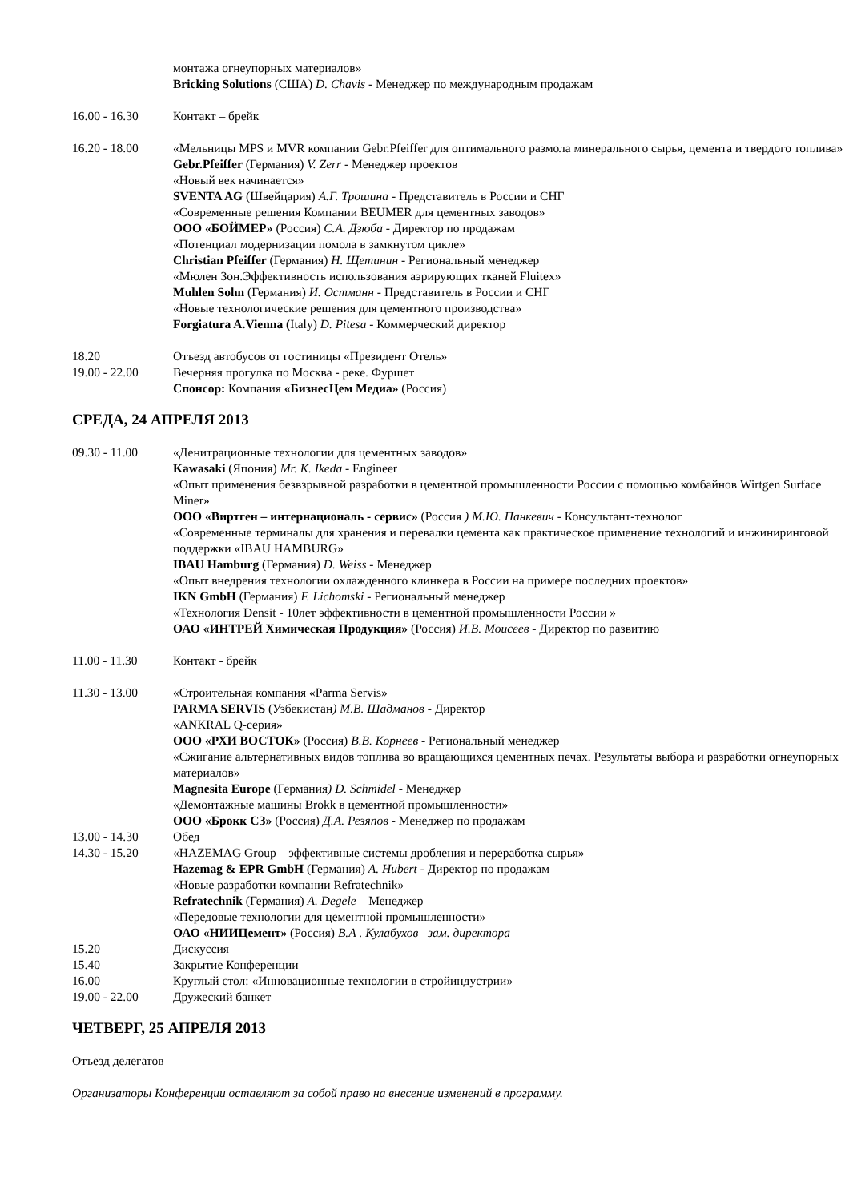монтажа огнеупорных материалов»
Bricking Solutions (США) D. Chavis - Менеджер по международным продажам
16.00 - 16.30 Контакт – брейк
16.20 - 18.00 «Мельницы MPS и MVR компании Gebr.Pfeiffer для оптимального размола минерального сырья, цемента и твердого топлива»
Gebr.Pfeiffer (Германия) V. Zerr - Менеджер проектов
«Новый век начинается»
SVENTA AG (Швейцария) А.Г. Трошина - Представитель в России и СНГ
«Современные решения Компании BEUMER для цементных заводов»
ООО «БОЙМЕР» (Россия) С.А. Дзюба - Директор по продажам
«Потенциал модернизации помола в замкнутом цикле»
Christian Pfeiffer (Германия) Н. Щетинин - Региональный менеджер
«Мюлен Зон.Эффективность использования аэрирующих тканей Fluitex»
Muhlen Sohn (Германия) И. Остманн - Представитель в России и СНГ
«Новые технологические решения для цементного производства»
Forgiatura A.Vienna (Italy) D. Pitesa - Коммерческий директор
18.20 Отъезд автобусов от гостиницы «Президент Отель»
19.00 - 22.00 Вечерняя прогулка по Москва - реке. Фуршет
Спонсор: Компания «БизнесЦем Медиа» (Россия)
СРЕДА, 24 АПРЕЛЯ 2013
09.30 - 11.00 «Денитрационные технологии для цементных заводов»
Kawasaki (Япония) Mr. K. Ikeda - Engineer
«Опыт применения безвзрывной разработки в цементной промышленности России с помощью комбайнов Wirtgen Surface Miner»
ООО «Виртген – интернациональ - сервис» (Россия ) М.Ю. Панкевич - Консультант-технолог
«Современные терминалы для хранения и перевалки цемента как практическое применение технологий и инжиниринговой поддержки «IBAU HAMBURG»
IBAU Hamburg (Германия) D. Weiss - Менеджер
«Опыт внедрения технологии охлажденного клинкера в России на примере последних проектов»
IKN GmbH (Германия) F. Lichomski - Региональный менеджер
«Технология Densit - 10лет эффективности в цементной промышленности России »
ОАО «ИНТРЕЙ Химическая Продукция» (Россия) И.В. Моисеев - Директор по развитию
11.00 - 11.30 Контакт - брейк
11.30 - 13.00 «Строительная компания «Parma Servis»
PARMA SERVIS (Узбекистан) М.В. Шадманов - Директор
«ANKRAL Q-серия»
ООО «РХИ ВОСТОК» (Россия) В.В. Корнеев - Региональный менеджер
«Сжигание альтернативных видов топлива во вращающихся цементных печах. Результаты выбора и разработки огнеупорных материалов»
Magnesita Europe (Германия) D. Schmidel - Менеджер
«Демонтажные машины Brokk в цементной промышленности»
ООО «Брокк СЗ» (Россия) Д.А. Резяпов - Менеджер по продажам
13.00 - 14.30 Обед
14.30 - 15.20 «HAZEMAG Group – эффективные системы дробления и переработка сырья»
Hazemag & EPR GmbH (Германия) A. Hubert - Директор по продажам
«Новые разработки компании Refratechnik»
Refratechnik (Германия) A. Degele – Менеджер
«Передовые технологии для цементной промышленности»
ОАО «НИИЦемент» (Россия) В.А . Кулабухов –зам. директора
15.20 Дискуссия
15.40 Закрытие Конференции
16.00 Круглый стол: «Инновационные технологии в стройиндустрии»
19.00 - 22.00 Дружеский банкет
ЧЕТВЕРГ, 25 АПРЕЛЯ 2013
Отъезд делегатов
Организаторы Конференции оставляют за собой право на внесение изменений в программу.